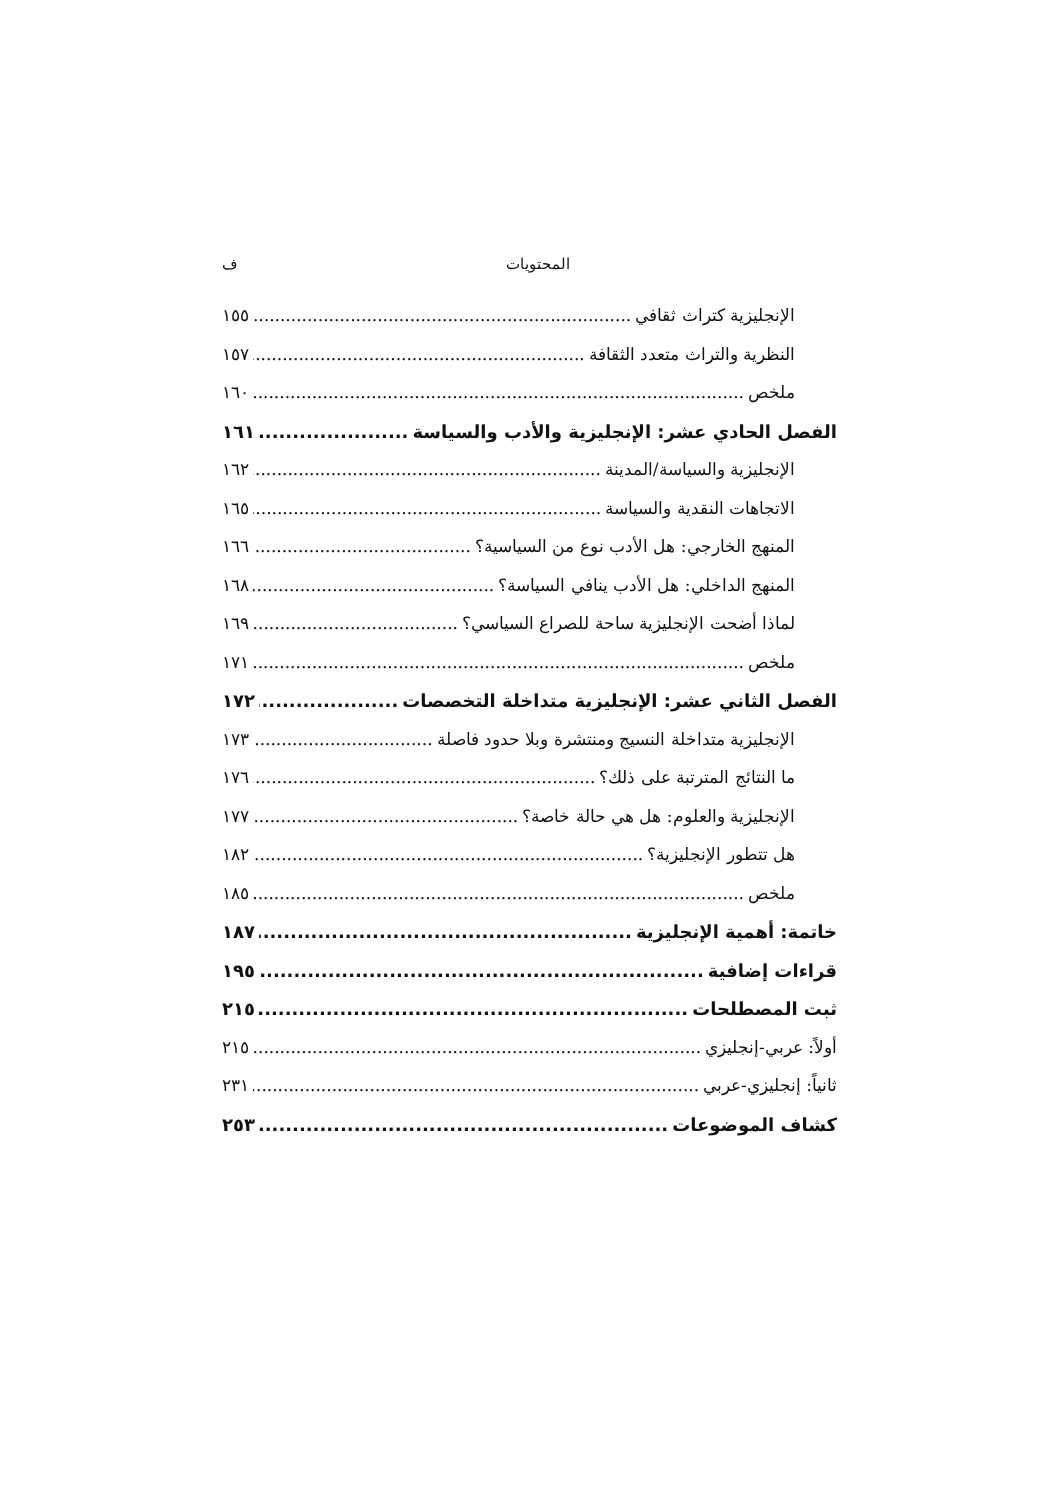المحتويات ف
الإنجليزية كتراث ثقافي ١٥٥
النظرية والتراث متعدد الثقافة ١٥٧
ملخص ١٦٠
الفصل الحادي عشر: الإنجليزية والأدب والسياسة ١٦١
الإنجليزية والسياسة/المدينة ١٦٢
الاتجاهات النقدية والسياسة ١٦٥
المنهج الخارجي: هل الأدب نوع من السياسية؟ ١٦٦
المنهج الداخلي: هل الأدب ينافي السياسة؟ ١٦٨
لماذا أضحت الإنجليزية ساحة للصراع السياسي؟ ١٦٩
ملخص ١٧١
الفصل الثاني عشر: الإنجليزية متداخلة التخصصات ١٧٢
الإنجليزية متداخلة النسيج ومنتشرة وبلا حدود فاصلة ١٧٣
ما النتائج المترتبة على ذلك؟ ١٧٦
الإنجليزية والعلوم: هل هي حالة خاصة؟ ١٧٧
هل تتطور الإنجليزية؟ ١٨٢
ملخص ١٨٥
خاتمة: أهمية الإنجليزية ١٨٧
قراءات إضافية ١٩٥
ثبت المصطلحات ٢١٥
أولاً: عربي-إنجليزي ٢١٥
ثانياً: إنجليزي-عربي ٢٣١
كشاف الموضوعات ٢٥٣